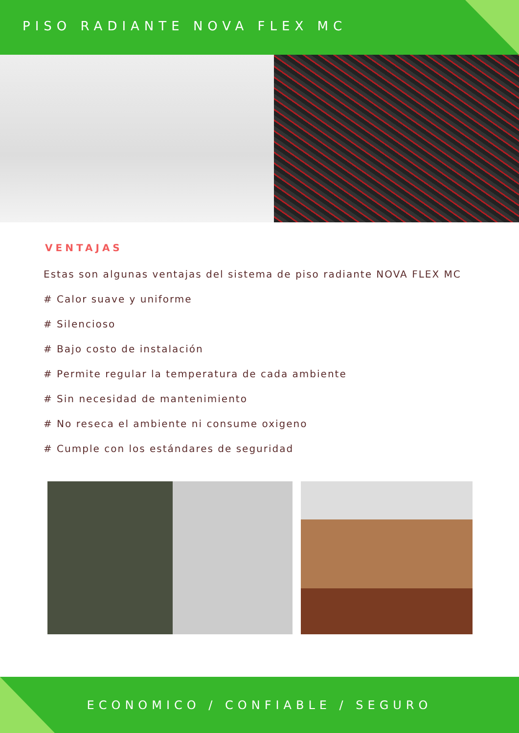PISO RADIANTE NOVA FLEX MC
VENTAJAS
Estas son algunas ventajas del sistema de piso radiante NOVA FLEX MC
# Calor suave y uniforme
# Silencioso
# Bajo costo de instalación
# Permite regular la temperatura de cada ambiente
# Sin necesidad de mantenimiento
# No reseca el ambiente ni consume oxigeno
# Cumple con los estándares de seguridad
ECONOMICO / CONFIABLE / SEGURO